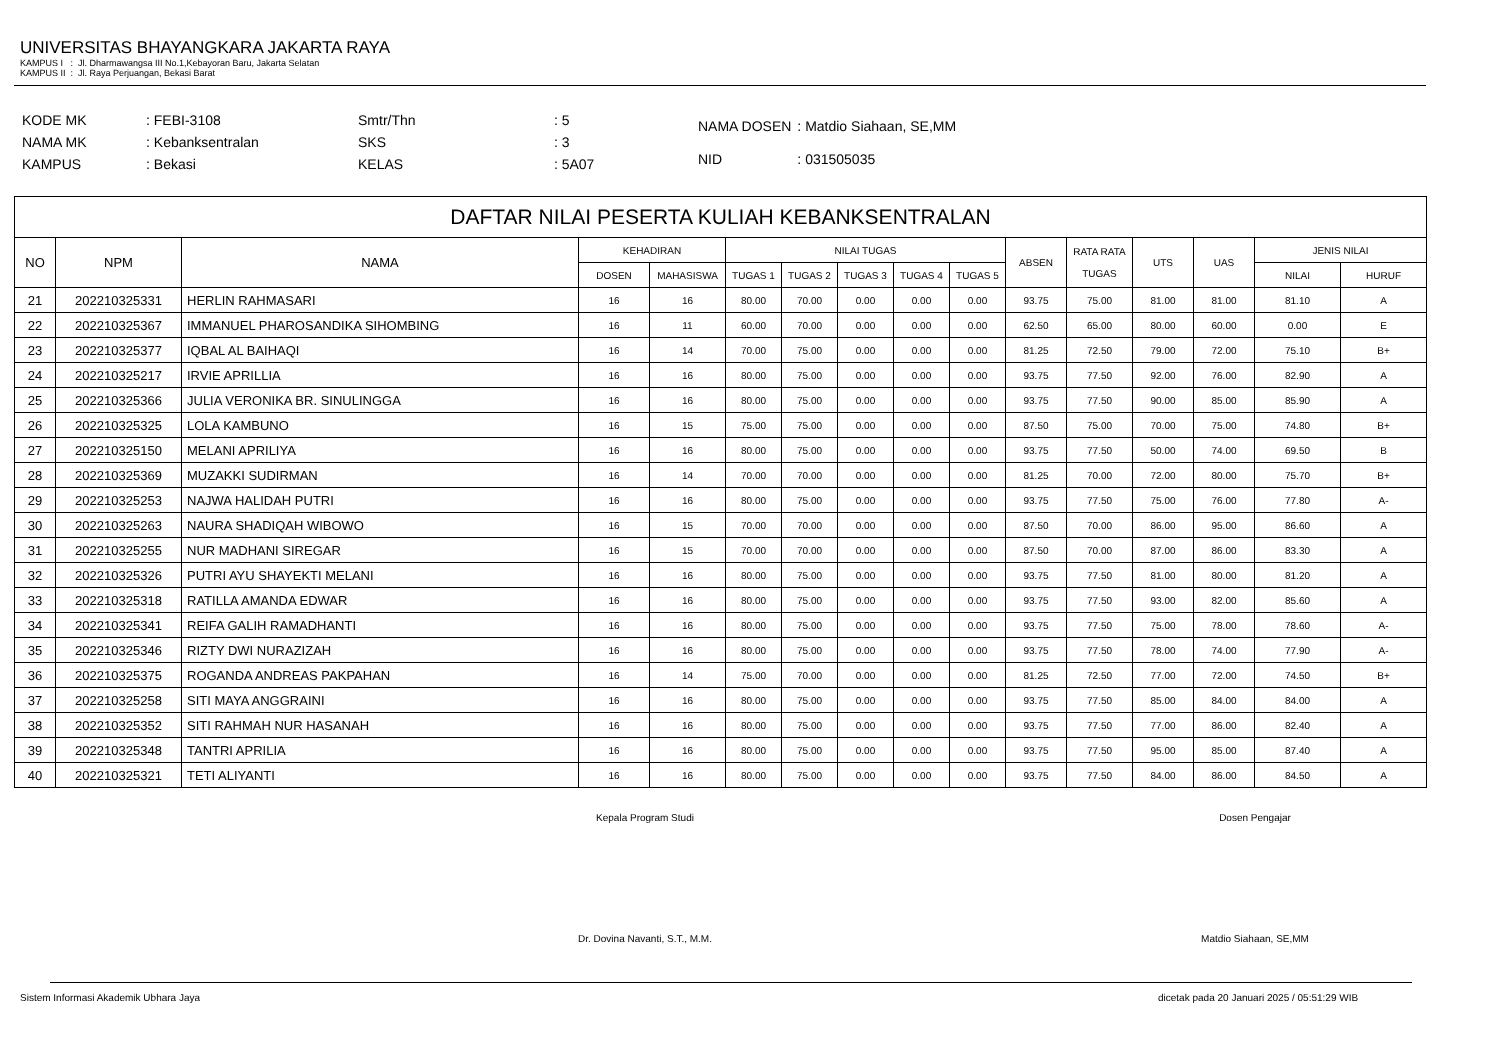UNIVERSITAS BHAYANGKARA JAKARTA RAYA
KAMPUS I : Jl. Dharmawangsa III No.1,Kebayoran Baru, Jakarta Selatan
KAMPUS II : Jl. Raya Perjuangan, Bekasi Barat
| KODE MK | : FEBI-3108 |
| NAMA MK | : Kebanksentralan |
| KAMPUS | : Bekasi |
| Smtr/Thn | : 5 |
| SKS | : 3 |
| KELAS | : 5A07 |
| NAMA DOSEN | : Matdio Siahaan, SE,MM |
| NID | : 031505035 |
| DAFTAR NILAI PESERTA KULIAH KEBANKSENTRALAN | | | | | | | | | | | | | | | |
| --- | --- | --- | --- | --- | --- | --- | --- | --- | --- | --- | --- | --- | --- | --- | --- |
| NO | NPM | NAMA | KEHADIRAN | | NILAI TUGAS | | | | | ABSEN | RATA RATA TUGAS | UTS | UAS | JENIS NILAI | |
| | | | DOSEN | MAHASISWA | TUGAS 1 | TUGAS 2 | TUGAS 3 | TUGAS 4 | TUGAS 5 | | | | | NILAI | HURUF |
| 21 | 202210325331 | HERLIN RAHMASARI | 16 | 16 | 80.00 | 70.00 | 0.00 | 0.00 | 0.00 | 93.75 | 75.00 | 81.00 | 81.00 | 81.10 | A |
| 22 | 202210325367 | IMMANUEL PHAROSANDIKA SIHOMBING | 16 | 11 | 60.00 | 70.00 | 0.00 | 0.00 | 0.00 | 62.50 | 65.00 | 80.00 | 60.00 | 0.00 | E |
| 23 | 202210325377 | IQBAL AL BAIHAQI | 16 | 14 | 70.00 | 75.00 | 0.00 | 0.00 | 0.00 | 81.25 | 72.50 | 79.00 | 72.00 | 75.10 | B+ |
| 24 | 202210325217 | IRVIE APRILLIA | 16 | 16 | 80.00 | 75.00 | 0.00 | 0.00 | 0.00 | 93.75 | 77.50 | 92.00 | 76.00 | 82.90 | A |
| 25 | 202210325366 | JULIA VERONIKA BR. SINULINGGA | 16 | 16 | 80.00 | 75.00 | 0.00 | 0.00 | 0.00 | 93.75 | 77.50 | 90.00 | 85.00 | 85.90 | A |
| 26 | 202210325325 | LOLA KAMBUNO | 16 | 15 | 75.00 | 75.00 | 0.00 | 0.00 | 0.00 | 87.50 | 75.00 | 70.00 | 75.00 | 74.80 | B+ |
| 27 | 202210325150 | MELANI APRILIYA | 16 | 16 | 80.00 | 75.00 | 0.00 | 0.00 | 0.00 | 93.75 | 77.50 | 50.00 | 74.00 | 69.50 | B |
| 28 | 202210325369 | MUZAKKI SUDIRMAN | 16 | 14 | 70.00 | 70.00 | 0.00 | 0.00 | 0.00 | 81.25 | 70.00 | 72.00 | 80.00 | 75.70 | B+ |
| 29 | 202210325253 | NAJWA HALIDAH PUTRI | 16 | 16 | 80.00 | 75.00 | 0.00 | 0.00 | 0.00 | 93.75 | 77.50 | 75.00 | 76.00 | 77.80 | A- |
| 30 | 202210325263 | NAURA SHADIQAH WIBOWO | 16 | 15 | 70.00 | 70.00 | 0.00 | 0.00 | 0.00 | 87.50 | 70.00 | 86.00 | 95.00 | 86.60 | A |
| 31 | 202210325255 | NUR MADHANI SIREGAR | 16 | 15 | 70.00 | 70.00 | 0.00 | 0.00 | 0.00 | 87.50 | 70.00 | 87.00 | 86.00 | 83.30 | A |
| 32 | 202210325326 | PUTRI AYU SHAYEKTI MELANI | 16 | 16 | 80.00 | 75.00 | 0.00 | 0.00 | 0.00 | 93.75 | 77.50 | 81.00 | 80.00 | 81.20 | A |
| 33 | 202210325318 | RATILLA AMANDA EDWAR | 16 | 16 | 80.00 | 75.00 | 0.00 | 0.00 | 0.00 | 93.75 | 77.50 | 93.00 | 82.00 | 85.60 | A |
| 34 | 202210325341 | REIFA GALIH RAMADHANTI | 16 | 16 | 80.00 | 75.00 | 0.00 | 0.00 | 0.00 | 93.75 | 77.50 | 75.00 | 78.00 | 78.60 | A- |
| 35 | 202210325346 | RIZTY DWI NURAZIZAH | 16 | 16 | 80.00 | 75.00 | 0.00 | 0.00 | 0.00 | 93.75 | 77.50 | 78.00 | 74.00 | 77.90 | A- |
| 36 | 202210325375 | ROGANDA ANDREAS PAKPAHAN | 16 | 14 | 75.00 | 70.00 | 0.00 | 0.00 | 0.00 | 81.25 | 72.50 | 77.00 | 72.00 | 74.50 | B+ |
| 37 | 202210325258 | SITI MAYA ANGGRAINI | 16 | 16 | 80.00 | 75.00 | 0.00 | 0.00 | 0.00 | 93.75 | 77.50 | 85.00 | 84.00 | 84.00 | A |
| 38 | 202210325352 | SITI RAHMAH NUR HASANAH | 16 | 16 | 80.00 | 75.00 | 0.00 | 0.00 | 0.00 | 93.75 | 77.50 | 77.00 | 86.00 | 82.40 | A |
| 39 | 202210325348 | TANTRI APRILIA | 16 | 16 | 80.00 | 75.00 | 0.00 | 0.00 | 0.00 | 93.75 | 77.50 | 95.00 | 85.00 | 87.40 | A |
| 40 | 202210325321 | TETI ALIYANTI | 16 | 16 | 80.00 | 75.00 | 0.00 | 0.00 | 0.00 | 93.75 | 77.50 | 84.00 | 86.00 | 84.50 | A |
Kepala Program Studi
Dr. Dovina Navanti, S.T., M.M.
Dosen Pengajar
Matdio Siahaan, SE,MM
Sistem Informasi Akademik Ubhara Jaya
dicetak pada 20 Januari 2025 / 05:51:29 WIB